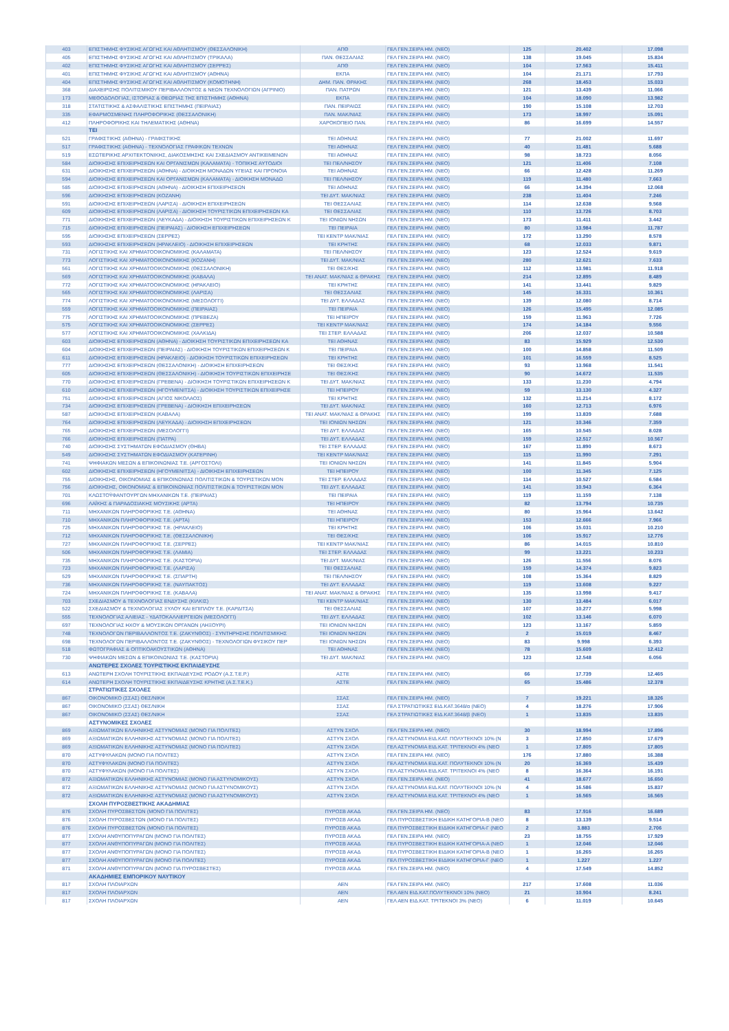| 403 | ΕΠΙΣΤΗΜΗΣ ΦΥΣΙΚΗΣ ΑΓΩΓΗΣ ΚΑΙ ΑΘΛΗΤΙΣΜΟΥ (ΘΕΣΣΑΛΟΝΙΚΗ) | ΑΠΘ | ΓΕΛ ΓΕΝ.ΣΕΙΡΑ ΗΜ. (ΝΕΟ) | 125 | 20.402 | 17.098 |
| 405 | ΕΠΙΣΤΗΜΗΣ ΦΥΣΙΚΗΣ ΑΓΩΓΗΣ ΚΑΙ ΑΘΛΗΤΙΣΜΟΥ (ΤΡΙΚΑΛΑ) | ΠΑΝ. ΘΕΣΣΑΛΙΑΣ | ΓΕΛ ΓΕΝ.ΣΕΙΡΑ ΗΜ. (ΝΕΟ) | 138 | 19.045 | 15.834 |
| 402 | ΕΠΙΣΤΗΜΗΣ ΦΥΣΙΚΗΣ ΑΓΩΓΗΣ ΚΑΙ ΑΘΛΗΤΙΣΜΟΥ (ΣΕΡΡΕΣ) | ΑΠΘ | ΓΕΛ ΓΕΝ.ΣΕΙΡΑ ΗΜ. (ΝΕΟ) | 104 | 17.563 | 15.411 |
| 401 | ΕΠΙΣΤΗΜΗΣ ΦΥΣΙΚΗΣ ΑΓΩΓΗΣ ΚΑΙ ΑΘΛΗΤΙΣΜΟΥ (ΑΘΗΝΑ) | ΕΚΠΑ | ΓΕΛ ΓΕΝ.ΣΕΙΡΑ ΗΜ. (ΝΕΟ) | 104 | 21.171 | 17.793 |
| 404 | ΕΠΙΣΤΗΜΗΣ ΦΥΣΙΚΗΣ ΑΓΩΓΗΣ ΚΑΙ ΑΘΛΗΤΙΣΜΟΥ (ΚΟΜΟΤΗΝΗ) | ΔΗΜ. ΠΑΝ. ΘΡΑΚΗΣ | ΓΕΛ ΓΕΝ.ΣΕΙΡΑ ΗΜ. (ΝΕΟ) | 268 | 18.453 | 15.033 |
| 368 | ΔΙΑΧΕΙΡΙΣΗΣ ΠΟΛΙΤΙΣΜΙΚΟΥ ΠΕΡΙΒΑΛΛΟΝΤΟΣ & ΝΕΩΝ ΤΕΧΝΟΛΟΓΙΩΝ (ΑΓΡΙΝΙΟ) | ΠΑΝ. ΠΑΤΡΩΝ | ΓΕΛ ΓΕΝ.ΣΕΙΡΑ ΗΜ. (ΝΕΟ) | 121 | 13.439 | 11.066 |
| 173 | ΜΕΘΟΔΟΛΟΓΙΑΣ, ΙΣΤΟΡΙΑΣ & ΘΕΩΡΙΑΣ ΤΗΣ ΕΠΙΣΤΗΜΗΣ (ΑΘΗΝΑ) | ΕΚΠΑ | ΓΕΛ ΓΕΝ.ΣΕΙΡΑ ΗΜ. (ΝΕΟ) | 104 | 18.090 | 13.982 |
| 318 | ΣΤΑΤΙΣΤΙΚΗΣ & ΑΣΦΑΛΙΣΤΙΚΗΣ ΕΠΙΣΤΗΜΗΣ (ΠΕΙΡΑΙΑΣ) | ΠΑΝ. ΠΕΙΡΑΙΩΣ | ΓΕΛ ΓΕΝ.ΣΕΙΡΑ ΗΜ. (ΝΕΟ) | 190 | 15.108 | 12.703 |
| 335 | ΕΦΑΡΜΟΣΜΕΝΗΣ ΠΛΗΡΟΦΟΡΙΚΗΣ (ΘΕΣΣΑΛΟΝΙΚΗ) | ΠΑΝ. ΜΑΚ/ΝΙΑΣ | ΓΕΛ ΓΕΝ.ΣΕΙΡΑ ΗΜ. (ΝΕΟ) | 173 | 18.997 | 15.091 |
| 412 | ΠΛΗΡΟΦΟΡΙΚΗΣ ΚΑΙ ΤΗΛΕΜΑΤΙΚΗΣ (ΑΘΗΝΑ) | ΧΑΡΟΚΟΠΕΙΟ ΠΑΝ. | ΓΕΛ ΓΕΝ.ΣΕΙΡΑ ΗΜ. (ΝΕΟ) | 86 | 16.699 | 14.557 |
| | ΤΕΙ | | | | | |
| 521 | ΓΡΑΦΙΣΤΙΚΗΣ (ΑΘΗΝΑ) - ΓΡΑΦΙΣΤΙΚΗΣ | ΤΕΙ ΑΘΗΝΑΣ | ΓΕΛ ΓΕΝ.ΣΕΙΡΑ ΗΜ. (ΝΕΟ) | 77 | 21.002 | 11.697 |
| 517 | ΓΡΑΦΙΣΤΙΚΗΣ (ΑΘΗΝΑ) - ΤΕΧΝΟΛΟΓΙΑΣ ΓΡΑΦΙΚΩΝ ΤΕΧΝΩΝ | ΤΕΙ ΑΘΗΝΑΣ | ΓΕΛ ΓΕΝ.ΣΕΙΡΑ ΗΜ. (ΝΕΟ) | 40 | 11.481 | 5.688 |
| 519 | ΕΣΩΤΕΡΙΚΗΣ ΑΡΧΙΤΕΚΤΟΝΙΚΗΣ, ΔΙΑΚΟΣΜΗΣΗΣ ΚΑΙ ΣΧΕΔΙΑΣΜΟΥ ΑΝΤΙΚΕΙΜΕΝΩΝ | ΤΕΙ ΑΘΗΝΑΣ | ΓΕΛ ΓΕΝ.ΣΕΙΡΑ ΗΜ. (ΝΕΟ) | 98 | 18.723 | 8.056 |
| 584 | ΔΙΟΙΚΗΣΗΣ ΕΠΙΧΕΙΡΗΣΕΩΝ ΚΑΙ ΟΡΓΑΝΙΣΜΩΝ (ΚΑΛΑΜΑΤΑ) - ΤΟΠΙΚΗΣ ΑΥΤΟΔΙΟΙ | ΤΕΙ ΠΕΛ/ΝΗΣΟΥ | ΓΕΛ ΓΕΝ.ΣΕΙΡΑ ΗΜ. (ΝΕΟ) | 121 | 11.406 | 7.108 |
| 631 | ΔΙΟΙΚΗΣΗΣ ΕΠΙΧΕΙΡΗΣΕΩΝ (ΑΘΗΝΑ) - ΔΙΟΙΚΗΣΗ ΜΟΝΑΔΩΝ ΥΓΕΙΑΣ ΚΑΙ ΠΡΟΝΟΙΑ | ΤΕΙ ΑΘΗΝΑΣ | ΓΕΛ ΓΕΝ.ΣΕΙΡΑ ΗΜ. (ΝΕΟ) | 66 | 12.428 | 11.269 |
| 594 | ΔΙΟΙΚΗΣΗΣ ΕΠΙΧΕΙΡΗΣΕΩΝ ΚΑΙ ΟΡΓΑΝΙΣΜΩΝ (ΚΑΛΑΜΑΤΑ) - ΔΙΟΙΚΗΣΗ ΜΟΝΑΔΩ | ΤΕΙ ΠΕΛ/ΝΗΣΟΥ | ΓΕΛ ΓΕΝ.ΣΕΙΡΑ ΗΜ. (ΝΕΟ) | 119 | 11.480 | 7.663 |
| 585 | ΔΙΟΙΚΗΣΗΣ ΕΠΙΧΕΙΡΗΣΕΩΝ (ΑΘΗΝΑ) - ΔΙΟΙΚΗΣΗ ΕΠΙΧΕΙΡΗΣΕΩΝ | ΤΕΙ ΑΘΗΝΑΣ | ΓΕΛ ΓΕΝ.ΣΕΙΡΑ ΗΜ. (ΝΕΟ) | 66 | 14.394 | 12.068 |
| 596 | ΔΙΟΙΚΗΣΗΣ ΕΠΙΧΕΙΡΗΣΕΩΝ (ΚΟΖΑΝΗ) | ΤΕΙ ΔΥΤ. ΜΑΚ/ΝΙΑΣ | ΓΕΛ ΓΕΝ.ΣΕΙΡΑ ΗΜ. (ΝΕΟ) | 238 | 11.404 | 7.246 |
| 591 | ΔΙΟΙΚΗΣΗΣ ΕΠΙΧΕΙΡΗΣΕΩΝ (ΛΑΡΙΣΑ) - ΔΙΟΙΚΗΣΗ ΕΠΙΧΕΙΡΗΣΕΩΝ | ΤΕΙ ΘΕΣΣΑΛΙΑΣ | ΓΕΛ ΓΕΝ.ΣΕΙΡΑ ΗΜ. (ΝΕΟ) | 114 | 12.638 | 9.568 |
| 609 | ΔΙΟΙΚΗΣΗΣ ΕΠΙΧΕΙΡΗΣΕΩΝ (ΛΑΡΙΣΑ) - ΔΙΟΙΚΗΣΗ ΤΟΥΡΙΣΤΙΚΩΝ ΕΠΙΧΕΙΡΗΣΕΩΝ ΚΑ | ΤΕΙ ΘΕΣΣΑΛΙΑΣ | ΓΕΛ ΓΕΝ.ΣΕΙΡΑ ΗΜ. (ΝΕΟ) | 110 | 13.726 | 8.703 |
| 771 | ΔΙΟΙΚΗΣΗΣ ΕΠΙΧΕΙΡΗΣΕΩΝ (ΛΕΥΚΑΔΑ) - ΔΙΟΙΚΗΣΗ ΤΟΥΡΙΣΤΙΚΩΝ ΕΠΙΧΕΙΡΗΣΕΩΝ Κ | ΤΕΙ ΙΟΝΙΩΝ ΝΗΣΩΝ | ΓΕΛ ΓΕΝ.ΣΕΙΡΑ ΗΜ. (ΝΕΟ) | 173 | 11.411 | 3.442 |
| 715 | ΔΙΟΙΚΗΣΗΣ ΕΠΙΧΕΙΡΗΣΕΩΝ (ΠΕΙΡΑΙΑΣ) - ΔΙΟΙΚΗΣΗ ΕΠΙΧΕΙΡΗΣΕΩΝ | ΤΕΙ ΠΕΙΡΑΙΑ | ΓΕΛ ΓΕΝ.ΣΕΙΡΑ ΗΜ. (ΝΕΟ) | 80 | 13.984 | 11.787 |
| 595 | ΔΙΟΙΚΗΣΗΣ ΕΠΙΧΕΙΡΗΣΕΩΝ (ΣΕΡΡΕΣ) | ΤΕΙ ΚΕΝΤΡ ΜΑΚ/ΝΙΑΣ | ΓΕΛ ΓΕΝ.ΣΕΙΡΑ ΗΜ. (ΝΕΟ) | 172 | 13.290 | 8.578 |
| 593 | ΔΙΟΙΚΗΣΗΣ ΕΠΙΧΕΙΡΗΣΕΩΝ (ΗΡΑΚΛΕΙΟ) - ΔΙΟΙΚΗΣΗ ΕΠΙΧΕΙΡΗΣΕΩΝ | ΤΕΙ ΚΡΗΤΗΣ | ΓΕΛ ΓΕΝ.ΣΕΙΡΑ ΗΜ. (ΝΕΟ) | 68 | 12.033 | 9.871 |
| 731 | ΛΟΓΙΣΤΙΚΗΣ ΚΑΙ ΧΡΗΜΑΤΟΟΙΚΟΝΟΜΙΚΗΣ (ΚΑΛΑΜΑΤΑ) | ΤΕΙ ΠΕΛ/ΝΗΣΟΥ | ΓΕΛ ΓΕΝ.ΣΕΙΡΑ ΗΜ. (ΝΕΟ) | 123 | 12.524 | 9.619 |
| 773 | ΛΟΓΙΣΤΙΚΗΣ ΚΑΙ ΧΡΗΜΑΤΟΟΙΚΟΝΟΜΙΚΗΣ (ΚΟΖΑΝΗ) | ΤΕΙ ΔΥΤ. ΜΑΚ/ΝΙΑΣ | ΓΕΛ ΓΕΝ.ΣΕΙΡΑ ΗΜ. (ΝΕΟ) | 280 | 12.621 | 7.633 |
| 561 | ΛΟΓΙΣΤΙΚΗΣ ΚΑΙ ΧΡΗΜΑΤΟΟΙΚΟΝΟΜΙΚΗΣ (ΘΕΣΣΑΛΟΝΙΚΗ) | ΤΕΙ ΘΕΣ/ΚΗΣ | ΓΕΛ ΓΕΝ.ΣΕΙΡΑ ΗΜ. (ΝΕΟ) | 112 | 13.981 | 11.918 |
| 569 | ΛΟΓΙΣΤΙΚΗΣ ΚΑΙ ΧΡΗΜΑΤΟΟΙΚΟΝΟΜΙΚΗΣ (ΚΑΒΑΛΑ) | ΤΕΙ ΑΝΑΤ. ΜΑΚ/ΝΙΑΣ & ΘΡΑΚΗΣ | ΓΕΛ ΓΕΝ.ΣΕΙΡΑ ΗΜ. (ΝΕΟ) | 214 | 12.895 | 8.489 |
| 772 | ΛΟΓΙΣΤΙΚΗΣ ΚΑΙ ΧΡΗΜΑΤΟΟΙΚΟΝΟΜΙΚΗΣ (ΗΡΑΚΛΕΙΟ) | ΤΕΙ ΚΡΗΤΗΣ | ΓΕΛ ΓΕΝ.ΣΕΙΡΑ ΗΜ. (ΝΕΟ) | 141 | 13.441 | 9.829 |
| 565 | ΛΟΓΙΣΤΙΚΗΣ ΚΑΙ ΧΡΗΜΑΤΟΟΙΚΟΝΟΜΙΚΗΣ (ΛΑΡΙΣΑ) | ΤΕΙ ΘΕΣΣΑΛΙΑΣ | ΓΕΛ ΓΕΝ.ΣΕΙΡΑ ΗΜ. (ΝΕΟ) | 145 | 16.331 | 10.361 |
| 774 | ΛΟΓΙΣΤΙΚΗΣ ΚΑΙ ΧΡΗΜΑΤΟΟΙΚΟΝΟΜΙΚΗΣ (ΜΕΣΟΛΟΓΓΙ) | ΤΕΙ ΔΥΤ. ΕΛΛΑΔΑΣ | ΓΕΛ ΓΕΝ.ΣΕΙΡΑ ΗΜ. (ΝΕΟ) | 139 | 12.080 | 8.714 |
| 559 | ΛΟΓΙΣΤΙΚΗΣ ΚΑΙ ΧΡΗΜΑΤΟΟΙΚΟΝΟΜΙΚΗΣ (ΠΕΙΡΑΙΑΣ) | ΤΕΙ ΠΕΙΡΑΙΑ | ΓΕΛ ΓΕΝ.ΣΕΙΡΑ ΗΜ. (ΝΕΟ) | 126 | 15.495 | 12.085 |
| 775 | ΛΟΓΙΣΤΙΚΗΣ ΚΑΙ ΧΡΗΜΑΤΟΟΙΚΟΝΟΜΙΚΗΣ (ΠΡΕΒΕΖΑ) | ΤΕΙ ΗΠΕΙΡΟΥ | ΓΕΛ ΓΕΝ.ΣΕΙΡΑ ΗΜ. (ΝΕΟ) | 159 | 11.963 | 7.726 |
| 575 | ΛΟΓΙΣΤΙΚΗΣ ΚΑΙ ΧΡΗΜΑΤΟΟΙΚΟΝΟΜΙΚΗΣ (ΣΕΡΡΕΣ) | ΤΕΙ ΚΕΝΤΡ ΜΑΚ/ΝΙΑΣ | ΓΕΛ ΓΕΝ.ΣΕΙΡΑ ΗΜ. (ΝΕΟ) | 174 | 14.184 | 9.556 |
| 577 | ΛΟΓΙΣΤΙΚΗΣ ΚΑΙ ΧΡΗΜΑΤΟΟΙΚΟΝΟΜΙΚΗΣ (ΧΑΛΚΙΔΑ) | ΤΕΙ ΣΤΕΡ. ΕΛΛΑΔΑΣ | ΓΕΛ ΓΕΝ.ΣΕΙΡΑ ΗΜ. (ΝΕΟ) | 206 | 12.037 | 10.588 |
| 603 | ΔΙΟΙΚΗΣΗΣ ΕΠΙΧΕΙΡΗΣΕΩΝ (ΑΘΗΝΑ) - ΔΙΟΙΚΗΣΗ ΤΟΥΡΙΣΤΙΚΩΝ ΕΠΙΧΕΙΡΗΣΕΩΝ ΚΑ | ΤΕΙ ΑΘΗΝΑΣ | ΓΕΛ ΓΕΝ.ΣΕΙΡΑ ΗΜ. (ΝΕΟ) | 83 | 15.929 | 12.530 |
| 604 | ΔΙΟΙΚΗΣΗΣ ΕΠΙΧΕΙΡΗΣΕΩΝ (ΠΕΙΡΑΙΑΣ) - ΔΙΟΙΚΗΣΗ ΤΟΥΡΙΣΤΙΚΩΝ ΕΠΙΧΕΙΡΗΣΕΩΝ Κ | ΤΕΙ ΠΕΙΡΑΙΑ | ΓΕΛ ΓΕΝ.ΣΕΙΡΑ ΗΜ. (ΝΕΟ) | 100 | 14.858 | 11.509 |
| 611 | ΔΙΟΙΚΗΣΗΣ ΕΠΙΧΕΙΡΗΣΕΩΝ (ΗΡΑΚΛΕΙΟ) - ΔΙΟΙΚΗΣΗ ΤΟΥΡΙΣΤΙΚΩΝ ΕΠΙΧΕΙΡΗΣΕΩΝ | ΤΕΙ ΚΡΗΤΗΣ | ΓΕΛ ΓΕΝ.ΣΕΙΡΑ ΗΜ. (ΝΕΟ) | 101 | 16.559 | 8.525 |
| 777 | ΔΙΟΙΚΗΣΗΣ ΕΠΙΧΕΙΡΗΣΕΩΝ (ΘΕΣΣΑΛΟΝΙΚΗ) - ΔΙΟΙΚΗΣΗ ΕΠΙΧΕΙΡΗΣΕΩΝ | ΤΕΙ ΘΕΣ/ΚΗΣ | ΓΕΛ ΓΕΝ.ΣΕΙΡΑ ΗΜ. (ΝΕΟ) | 93 | 13.968 | 11.541 |
| 605 | ΔΙΟΙΚΗΣΗΣ ΕΠΙΧΕΙΡΗΣΕΩΝ (ΘΕΣΣΑΛΟΝΙΚΗ) - ΔΙΟΙΚΗΣΗ ΤΟΥΡΙΣΤΙΚΩΝ ΕΠΙΧΕΙΡΗΣΕ | ΤΕΙ ΘΕΣ/ΚΗΣ | ΓΕΛ ΓΕΝ.ΣΕΙΡΑ ΗΜ. (ΝΕΟ) | 90 | 14.672 | 11.535 |
| 770 | ΔΙΟΙΚΗΣΗΣ ΕΠΙΧΕΙΡΗΣΕΩΝ (ΓΡΕΒΕΝΑ) - ΔΙΟΙΚΗΣΗ ΤΟΥΡΙΣΤΙΚΩΝ ΕΠΙΧΕΙΡΗΣΕΩΝ Κ | ΤΕΙ ΔΥΤ. ΜΑΚ/ΝΙΑΣ | ΓΕΛ ΓΕΝ.ΣΕΙΡΑ ΗΜ. (ΝΕΟ) | 133 | 11.230 | 4.794 |
| 610 | ΔΙΟΙΚΗΣΗΣ ΕΠΙΧΕΙΡΗΣΕΩΝ (ΗΓΟΥΜΕΝΙΤΣΑ) - ΔΙΟΙΚΗΣΗ ΤΟΥΡΙΣΤΙΚΩΝ ΕΠΙΧΕΙΡΗΣΕ | ΤΕΙ ΗΠΕΙΡΟΥ | ΓΕΛ ΓΕΝ.ΣΕΙΡΑ ΗΜ. (ΝΕΟ) | 59 | 13.130 | 4.327 |
| 751 | ΔΙΟΙΚΗΣΗΣ ΕΠΙΧΕΙΡΗΣΕΩΝ (ΑΓΙΟΣ ΝΙΚΟΛΑΟΣ) | ΤΕΙ ΚΡΗΤΗΣ | ΓΕΛ ΓΕΝ.ΣΕΙΡΑ ΗΜ. (ΝΕΟ) | 132 | 11.214 | 8.172 |
| 734 | ΔΙΟΙΚΗΣΗΣ ΕΠΙΧΕΙΡΗΣΕΩΝ (ΓΡΕΒΕΝΑ) - ΔΙΟΙΚΗΣΗ ΕΠΙΧΕΙΡΗΣΕΩΝ | ΤΕΙ ΔΥΤ. ΜΑΚ/ΝΙΑΣ | ΓΕΛ ΓΕΝ.ΣΕΙΡΑ ΗΜ. (ΝΕΟ) | 160 | 12.713 | 6.976 |
| 587 | ΔΙΟΙΚΗΣΗΣ ΕΠΙΧΕΙΡΗΣΕΩΝ (ΚΑΒΑΛΑ) | ΤΕΙ ΑΝΑΤ. ΜΑΚ/ΝΙΑΣ & ΘΡΑΚΗΣ | ΓΕΛ ΓΕΝ.ΣΕΙΡΑ ΗΜ. (ΝΕΟ) | 199 | 13.839 | 7.688 |
| 764 | ΔΙΟΙΚΗΣΗΣ ΕΠΙΧΕΙΡΗΣΕΩΝ (ΛΕΥΚΑΔΑ) - ΔΙΟΙΚΗΣΗ ΕΠΙΧΕΙΡΗΣΕΩΝ | ΤΕΙ ΙΟΝΙΩΝ ΝΗΣΩΝ | ΓΕΛ ΓΕΝ.ΣΕΙΡΑ ΗΜ. (ΝΕΟ) | 121 | 10.346 | 7.359 |
| 765 | ΔΙΟΙΚΗΣΗΣ ΕΠΙΧΕΙΡΗΣΕΩΝ (ΜΕΣΟΛΟΓΓΙ) | ΤΕΙ ΔΥΤ. ΕΛΛΑΔΑΣ | ΓΕΛ ΓΕΝ.ΣΕΙΡΑ ΗΜ. (ΝΕΟ) | 165 | 10.545 | 8.028 |
| 766 | ΔΙΟΙΚΗΣΗΣ ΕΠΙΧΕΙΡΗΣΕΩΝ (ΠΑΤΡΑ) | ΤΕΙ ΔΥΤ. ΕΛΛΑΔΑΣ | ΓΕΛ ΓΕΝ.ΣΕΙΡΑ ΗΜ. (ΝΕΟ) | 159 | 12.517 | 10.567 |
| 740 | ΔΙΟΙΚΗΣΗΣ ΣΥΣΤΗΜΑΤΩΝ ΕΦΟΔΙΑΣΜΟΥ (ΘΗΒΑ) | ΤΕΙ ΣΤΕΡ. ΕΛΛΑΔΑΣ | ΓΕΛ ΓΕΝ.ΣΕΙΡΑ ΗΜ. (ΝΕΟ) | 167 | 11.890 | 8.673 |
| 549 | ΔΙΟΙΚΗΣΗΣ ΣΥΣΤΗΜΑΤΩΝ ΕΦΟΔΙΑΣΜΟΥ (ΚΑΤΕΡΙΝΗ) | ΤΕΙ ΚΕΝΤΡ ΜΑΚ/ΝΙΑΣ | ΓΕΛ ΓΕΝ.ΣΕΙΡΑ ΗΜ. (ΝΕΟ) | 115 | 11.990 | 7.291 |
| 741 | ΨΗΦΙΑΚΩΝ ΜΕΣΩΝ & ΕΠΙΚΟΙΝΩΝΙΑΣ Τ.Ε. (ΑΡΓΟΣΤΟΛΙ) | ΤΕΙ ΙΟΝΙΩΝ ΝΗΣΩΝ | ΓΕΛ ΓΕΝ.ΣΕΙΡΑ ΗΜ. (ΝΕΟ) | 141 | 11.845 | 5.904 |
| 602 | ΔΙΟΙΚΗΣΗΣ ΕΠΙΧΕΙΡΗΣΕΩΝ (ΗΓΟΥΜΕΝΙΤΣΑ) - ΔΙΟΙΚΗΣΗ ΕΠΙΧΕΙΡΗΣΕΩΝ | ΤΕΙ ΗΠΕΙΡΟΥ | ΓΕΛ ΓΕΝ.ΣΕΙΡΑ ΗΜ. (ΝΕΟ) | 100 | 11.345 | 7.125 |
| 755 | ΔΙΟΙΚΗΣΗΣ, ΟΙΚΟΝΟΜΙΑΣ & ΕΠΙΚΟΙΝΩΝΙΑΣ ΠΟΛΙΤΙΣΤΙΚΩΝ & ΤΟΥΡΙΣΤΙΚΩΝ ΜΟΝ | ΤΕΙ ΣΤΕΡ. ΕΛΛΑΔΑΣ | ΓΕΛ ΓΕΝ.ΣΕΙΡΑ ΗΜ. (ΝΕΟ) | 114 | 10.527 | 6.584 |
| 756 | ΔΙΟΙΚΗΣΗΣ, ΟΙΚΟΝΟΜΙΑΣ & ΕΠΙΚΟΙΝΩΝΙΑΣ ΠΟΛΙΤΙΣΤΙΚΩΝ & ΤΟΥΡΙΣΤΙΚΩΝ ΜΟΝ | ΤΕΙ ΔΥΤ. ΕΛΛΑΔΑΣ | ΓΕΛ ΓΕΝ.ΣΕΙΡΑ ΗΜ. (ΝΕΟ) | 141 | 10.943 | 6.364 |
| 701 | ΚΛΩΣΤΟΫΦΑΝΤΟΥΡΓΩΝ ΜΗΧΑΝΙΚΩΝ Τ.Ε. (ΠΕΙΡΑΙΑΣ) | ΤΕΙ ΠΕΙΡΑΙΑ | ΓΕΛ ΓΕΝ.ΣΕΙΡΑ ΗΜ. (ΝΕΟ) | 119 | 11.159 | 7.138 |
| 696 | ΛΑΪΚΗΣ & ΠΑΡΑΔΟΣΙΑΚΗΣ ΜΟΥΣΙΚΗΣ (ΑΡΤΑ) | ΤΕΙ ΗΠΕΙΡΟΥ | ΓΕΛ ΓΕΝ.ΣΕΙΡΑ ΗΜ. (ΝΕΟ) | 82 | 13.794 | 10.735 |
| 711 | ΜΗΧΑΝΙΚΩΝ ΠΛΗΡΟΦΟΡΙΚΗΣ Τ.Ε. (ΑΘΗΝΑ) | ΤΕΙ ΑΘΗΝΑΣ | ΓΕΛ ΓΕΝ.ΣΕΙΡΑ ΗΜ. (ΝΕΟ) | 80 | 15.964 | 13.642 |
| 710 | ΜΗΧΑΝΙΚΩΝ ΠΛΗΡΟΦΟΡΙΚΗΣ Τ.Ε. (ΑΡΤΑ) | ΤΕΙ ΗΠΕΙΡΟΥ | ΓΕΛ ΓΕΝ.ΣΕΙΡΑ ΗΜ. (ΝΕΟ) | 153 | 12.666 | 7.966 |
| 725 | ΜΗΧΑΝΙΚΩΝ ΠΛΗΡΟΦΟΡΙΚΗΣ Τ.Ε. (ΗΡΑΚΛΕΙΟ) | ΤΕΙ ΚΡΗΤΗΣ | ΓΕΛ ΓΕΝ.ΣΕΙΡΑ ΗΜ. (ΝΕΟ) | 106 | 15.031 | 10.210 |
| 712 | ΜΗΧΑΝΙΚΩΝ ΠΛΗΡΟΦΟΡΙΚΗΣ Τ.Ε. (ΘΕΣΣΑΛΟΝΙΚΗ) | ΤΕΙ ΘΕΣ/ΚΗΣ | ΓΕΛ ΓΕΝ.ΣΕΙΡΑ ΗΜ. (ΝΕΟ) | 106 | 15.917 | 12.776 |
| 727 | ΜΗΧΑΝΙΚΩΝ ΠΛΗΡΟΦΟΡΙΚΗΣ Τ.Ε. (ΣΕΡΡΕΣ) | ΤΕΙ ΚΕΝΤΡ ΜΑΚ/ΝΙΑΣ | ΓΕΛ ΓΕΝ.ΣΕΙΡΑ ΗΜ. (ΝΕΟ) | 86 | 14.015 | 10.810 |
| 506 | ΜΗΧΑΝΙΚΩΝ ΠΛΗΡΟΦΟΡΙΚΗΣ Τ.Ε. (ΛΑΜΙΑ) | ΤΕΙ ΣΤΕΡ. ΕΛΛΑΔΑΣ | ΓΕΛ ΓΕΝ.ΣΕΙΡΑ ΗΜ. (ΝΕΟ) | 99 | 13.221 | 10.233 |
| 735 | ΜΗΧΑΝΙΚΩΝ ΠΛΗΡΟΦΟΡΙΚΗΣ Τ.Ε. (ΚΑΣΤΟΡΙΑ) | ΤΕΙ ΔΥΤ. ΜΑΚ/ΝΙΑΣ | ΓΕΛ ΓΕΝ.ΣΕΙΡΑ ΗΜ. (ΝΕΟ) | 126 | 11.556 | 8.076 |
| 723 | ΜΗΧΑΝΙΚΩΝ ΠΛΗΡΟΦΟΡΙΚΗΣ Τ.Ε. (ΛΑΡΙΣΑ) | ΤΕΙ ΘΕΣΣΑΛΙΑΣ | ΓΕΛ ΓΕΝ.ΣΕΙΡΑ ΗΜ. (ΝΕΟ) | 159 | 14.374 | 9.823 |
| 529 | ΜΗΧΑΝΙΚΩΝ ΠΛΗΡΟΦΟΡΙΚΗΣ Τ.Ε. (ΣΠΑΡΤΗ) | ΤΕΙ ΠΕΛ/ΝΗΣΟΥ | ΓΕΛ ΓΕΝ.ΣΕΙΡΑ ΗΜ. (ΝΕΟ) | 108 | 15.364 | 8.829 |
| 736 | ΜΗΧΑΝΙΚΩΝ ΠΛΗΡΟΦΟΡΙΚΗΣ Τ.Ε. (ΝΑΥΠΑΚΤΟΣ) | ΤΕΙ ΔΥΤ. ΕΛΛΑΔΑΣ | ΓΕΛ ΓΕΝ.ΣΕΙΡΑ ΗΜ. (ΝΕΟ) | 119 | 13.608 | 9.227 |
| 724 | ΜΗΧΑΝΙΚΩΝ ΠΛΗΡΟΦΟΡΙΚΗΣ Τ.Ε. (ΚΑΒΑΛΑ) | ΤΕΙ ΑΝΑΤ. ΜΑΚ/ΝΙΑΣ & ΘΡΑΚΗΣ | ΓΕΛ ΓΕΝ.ΣΕΙΡΑ ΗΜ. (ΝΕΟ) | 135 | 13.998 | 9.417 |
| 703 | ΣΧΕΔΙΑΣΜΟΥ & ΤΕΧΝΟΛΟΓΙΑΣ ΕΝΔΥΣΗΣ (ΚΙΛΚΙΣ) | ΤΕΙ ΚΕΝΤΡ ΜΑΚ/ΝΙΑΣ | ΓΕΛ ΓΕΝ.ΣΕΙΡΑ ΗΜ. (ΝΕΟ) | 130 | 13.484 | 6.017 |
| 522 | ΣΧΕΔΙΑΣΜΟΥ & ΤΕΧΝΟΛΟΓΙΑΣ ΞΥΛΟΥ ΚΑΙ ΕΠΙΠΛΟΥ Τ.Ε. (ΚΑΡΔΙΤΣΑ) | ΤΕΙ ΘΕΣΣΑΛΙΑΣ | ΓΕΛ ΓΕΝ.ΣΕΙΡΑ ΗΜ. (ΝΕΟ) | 107 | 10.277 | 5.998 |
| 555 | ΤΕΧΝΟΛΟΓΙΑΣ ΑΛΙΕΙΑΣ - ΥΔΑΤΟΚΑΛΛΙΕΡΓΕΙΩΝ (ΜΕΣΟΛΟΓΓΙ) | ΤΕΙ ΔΥΤ. ΕΛΛΑΔΑΣ | ΓΕΛ ΓΕΝ.ΣΕΙΡΑ ΗΜ. (ΝΕΟ) | 102 | 13.146 | 6.070 |
| 697 | ΤΕΧΝΟΛΟΓΙΑΣ ΗΧΟΥ & ΜΟΥΣΙΚΩΝ ΟΡΓΑΝΩΝ (ΛΗΞΟΥΡΙ) | ΤΕΙ ΙΟΝΙΩΝ ΝΗΣΩΝ | ΓΕΛ ΓΕΝ.ΣΕΙΡΑ ΗΜ. (ΝΕΟ) | 123 | 13.167 | 5.859 |
| 748 | ΤΕΧΝΟΛΟΓΩΝ ΠΕΡΙΒΑΛΛΟΝΤΟΣ Τ.Ε. (ΖΑΚΥΝΘΟΣ) - ΣΥΝΤΗΡΗΣΗΣ ΠΟΛΙΤΙΣΜΙΚΗΣ | ΤΕΙ ΙΟΝΙΩΝ ΝΗΣΩΝ | ΓΕΛ ΓΕΝ.ΣΕΙΡΑ ΗΜ. (ΝΕΟ) | 2 | 15.019 | 8.467 |
| 698 | ΤΕΧΝΟΛΟΓΩΝ ΠΕΡΙΒΑΛΛΟΝΤΟΣ Τ.Ε. (ΖΑΚΥΝΘΟΣ) - ΤΕΧΝΟΛΟΓΙΩΝ ΦΥΣΙΚΟΥ ΠΕΡ | ΤΕΙ ΙΟΝΙΩΝ ΝΗΣΩΝ | ΓΕΛ ΓΕΝ.ΣΕΙΡΑ ΗΜ. (ΝΕΟ) | 83 | 9.998 | 6.393 |
| 518 | ΦΩΤΟΓΡΑΦΙΑΣ & ΟΠΤΙΚΟΑΚΟΥΣΤΙΚΩΝ (ΑΘΗΝΑ) | ΤΕΙ ΑΘΗΝΑΣ | ΓΕΛ ΓΕΝ.ΣΕΙΡΑ ΗΜ. (ΝΕΟ) | 78 | 15.609 | 12.412 |
| 730 | ΨΗΦΙΑΚΩΝ ΜΕΣΩΝ & ΕΠΙΚΟΙΝΩΝΙΑΣ Τ.Ε. (ΚΑΣΤΟΡΙΑ) | ΤΕΙ ΔΥΤ. ΜΑΚ/ΝΙΑΣ | ΓΕΛ ΓΕΝ.ΣΕΙΡΑ ΗΜ. (ΝΕΟ) | 123 | 12.548 | 6.056 |
| | ΑΝΩΤΕΡΕΣ ΣΧΟΛΕΣ ΤΟΥΡΙΣΤΙΚΗΣ ΕΚΠΑΙΔΕΥΣΗΣ | | | | | |
| 613 | ΑΝΩΤΕΡΗ ΣΧΟΛΗ ΤΟΥΡΙΣΤΙΚΗΣ ΕΚΠΑΙΔΕΥΣΗΣ ΡΟΔΟΥ (Α.Σ.Τ.Ε.Ρ.) | ΑΣΤΕ | ΓΕΛ ΓΕΝ.ΣΕΙΡΑ ΗΜ. (ΝΕΟ) | 66 | 17.739 | 12.465 |
| 614 | ΑΝΩΤΕΡΗ ΣΧΟΛΗ ΤΟΥΡΙΣΤΙΚΗΣ ΕΚΠΑΙΔΕΥΣΗΣ ΚΡΗΤΗΣ (Α.Σ.Τ.Ε.Κ.) | ΑΣΤΕ | ΓΕΛ ΓΕΝ.ΣΕΙΡΑ ΗΜ. (ΝΕΟ) | 65 | 15.486 | 12.378 |
| | ΣΤΡΑΤΙΩΤΙΚΕΣ ΣΧΟΛΕΣ | | | | | |
| 867 | ΟΙΚΟΝΟΜΙΚΟ (ΣΣΑΣ) ΘΕΣ/ΝΙΚΗ | ΣΣΑΣ | ΓΕΛ ΓΕΝ.ΣΕΙΡΑ ΗΜ. (ΝΕΟ) | 7 | 19.221 | 18.326 |
| 867 | ΟΙΚΟΝΟΜΙΚΟ (ΣΣΑΣ) ΘΕΣ/ΝΙΚΗ | ΣΣΑΣ | ΓΕΛ ΣΤΡΑΤΙΩΤΙΚΕΣ ΕΙΔ.ΚΑΤ.3648/α (ΝΕΟ) | 4 | 18.276 | 17.906 |
| 867 | ΟΙΚΟΝΟΜΙΚΟ (ΣΣΑΣ) ΘΕΣ/ΝΙΚΗ | ΣΣΑΣ | ΓΕΛ ΣΤΡΑΤΙΩΤΙΚΕΣ ΕΙΔ.ΚΑΤ.3648/β (ΝΕΟ) | 1 | 13.835 | 13.835 |
| | ΑΣΤΥΝΟΜΙΚΕΣ ΣΧΟΛΕΣ | | | | | |
| 869 | ΑΞΙΩΜΑΤΙΚΩΝ ΕΛΛΗΝΙΚΗΣ ΑΣΤΥΝΟΜΙΑΣ (ΜΟΝΟ ΓΙΑ ΠΟΛΙΤΕΣ) | ΑΣΤΥΝ ΣΧΟΛ | ΓΕΛ ΓΕΝ.ΣΕΙΡΑ ΗΜ. (ΝΕΟ) | 30 | 18.994 | 17.896 |
| 869 | ΑΞΙΩΜΑΤΙΚΩΝ ΕΛΛΗΝΙΚΗΣ ΑΣΤΥΝΟΜΙΑΣ (ΜΟΝΟ ΓΙΑ ΠΟΛΙΤΕΣ) | ΑΣΤΥΝ ΣΧΟΛ | ΓΕΛ ΑΣΤΥΝΟΜΙΑ ΕΙΔ.ΚΑΤ. ΠΟΛΥΤΕΚΝΟΙ 10% (Ν | 3 | 17.850 | 17.679 |
| 869 | ΑΞΙΩΜΑΤΙΚΩΝ ΕΛΛΗΝΙΚΗΣ ΑΣΤΥΝΟΜΙΑΣ (ΜΟΝΟ ΓΙΑ ΠΟΛΙΤΕΣ) | ΑΣΤΥΝ ΣΧΟΛ | ΓΕΛ ΑΣΤΥΝΟΜΙΑ ΕΙΔ.ΚΑΤ. ΤΡΙΤΕΚΝΟΙ 4% (ΝΕΟ | 1 | 17.805 | 17.805 |
| 870 | ΑΣΤΥΦΥΛΑΚΩΝ (ΜΟΝΟ ΓΙΑ ΠΟΛΙΤΕΣ) | ΑΣΤΥΝ ΣΧΟΛ | ΓΕΛ ΓΕΝ.ΣΕΙΡΑ ΗΜ. (ΝΕΟ) | 176 | 17.880 | 16.388 |
| 870 | ΑΣΤΥΦΥΛΑΚΩΝ (ΜΟΝΟ ΓΙΑ ΠΟΛΙΤΕΣ) | ΑΣΤΥΝ ΣΧΟΛ | ΓΕΛ ΑΣΤΥΝΟΜΙΑ ΕΙΔ.ΚΑΤ. ΠΟΛΥΤΕΚΝΟΙ 10% (Ν | 20 | 16.369 | 15.439 |
| 870 | ΑΣΤΥΦΥΛΑΚΩΝ (ΜΟΝΟ ΓΙΑ ΠΟΛΙΤΕΣ) | ΑΣΤΥΝ ΣΧΟΛ | ΓΕΛ ΑΣΤΥΝΟΜΙΑ ΕΙΔ.ΚΑΤ. ΤΡΙΤΕΚΝΟΙ 4% (ΝΕΟ | 8 | 16.364 | 16.191 |
| 872 | ΑΞΙΩΜΑΤΙΚΩΝ ΕΛΛΗΝΙΚΗΣ ΑΣΤΥΝΟΜΙΑΣ (ΜΟΝΟ ΓΙΑ ΑΣΤΥΝΟΜΙΚΟΥΣ) | ΑΣΤΥΝ ΣΧΟΛ | ΓΕΛ ΓΕΝ.ΣΕΙΡΑ ΗΜ. (ΝΕΟ) | 41 | 18.677 | 16.650 |
| 872 | ΑΞΙΩΜΑΤΙΚΩΝ ΕΛΛΗΝΙΚΗΣ ΑΣΤΥΝΟΜΙΑΣ (ΜΟΝΟ ΓΙΑ ΑΣΤΥΝΟΜΙΚΟΥΣ) | ΑΣΤΥΝ ΣΧΟΛ | ΓΕΛ ΑΣΤΥΝΟΜΙΑ ΕΙΔ.ΚΑΤ. ΠΟΛΥΤΕΚΝΟΙ 10% (Ν | 4 | 16.586 | 15.837 |
| 872 | ΑΞΙΩΜΑΤΙΚΩΝ ΕΛΛΗΝΙΚΗΣ ΑΣΤΥΝΟΜΙΑΣ (ΜΟΝΟ ΓΙΑ ΑΣΤΥΝΟΜΙΚΟΥΣ) | ΑΣΤΥΝ ΣΧΟΛ | ΓΕΛ ΑΣΤΥΝΟΜΙΑ ΕΙΔ.ΚΑΤ. ΤΡΙΤΕΚΝΟΙ 4% (ΝΕΟ | 1 | 16.565 | 16.565 |
| | ΣΧΟΛΗ ΠΥΡΟΣΒΕΣΤΙΚΗΣ ΑΚΑΔΗΜΙΑΣ | | | | | |
| 876 | ΣΧΟΛΗ ΠΥΡΟΣΒΕΣΤΩΝ (ΜΟΝΟ ΓΙΑ ΠΟΛΙΤΕΣ) | ΠΥΡΟΣΒ ΑΚΑΔ | ΓΕΛ ΓΕΝ.ΣΕΙΡΑ ΗΜ. (ΝΕΟ) | 83 | 17.916 | 16.689 |
| 876 | ΣΧΟΛΗ ΠΥΡΟΣΒΕΣΤΩΝ (ΜΟΝΟ ΓΙΑ ΠΟΛΙΤΕΣ) | ΠΥΡΟΣΒ ΑΚΑΔ | ΓΕΛ ΠΥΡΟΣΒΕΣΤΙΚΗ ΕΙΔΙΚΗ ΚΑΤΗΓΟΡΙΑ-Β (ΝΕΟ | 8 | 13.139 | 9.514 |
| 876 | ΣΧΟΛΗ ΠΥΡΟΣΒΕΣΤΩΝ (ΜΟΝΟ ΓΙΑ ΠΟΛΙΤΕΣ) | ΠΥΡΟΣΒ ΑΚΑΔ | ΓΕΛ ΠΥΡΟΣΒΕΣΤΙΚΗ ΕΙΔΙΚΗ ΚΑΤΗΓΟΡΙΑ-Γ (ΝΕΟ | 2 | 3.883 | 2.706 |
| 877 | ΣΧΟΛΗ ΑΝΘΥΠΟΠΥΡΑΓΩΝ (ΜΟΝΟ ΓΙΑ ΠΟΛΙΤΕΣ) | ΠΥΡΟΣΒ ΑΚΑΔ | ΓΕΛ ΓΕΝ.ΣΕΙΡΑ ΗΜ. (ΝΕΟ) | 23 | 18.755 | 17.929 |
| 877 | ΣΧΟΛΗ ΑΝΘΥΠΟΠΥΡΑΓΩΝ (ΜΟΝΟ ΓΙΑ ΠΟΛΙΤΕΣ) | ΠΥΡΟΣΒ ΑΚΑΔ | ΓΕΛ ΠΥΡΟΣΒΕΣΤΙΚΗ ΕΙΔΙΚΗ ΚΑΤΗΓΟΡΙΑ-Α (ΝΕΟ | 1 | 12.046 | 12.046 |
| 877 | ΣΧΟΛΗ ΑΝΘΥΠΟΠΥΡΑΓΩΝ (ΜΟΝΟ ΓΙΑ ΠΟΛΙΤΕΣ) | ΠΥΡΟΣΒ ΑΚΑΔ | ΓΕΛ ΠΥΡΟΣΒΕΣΤΙΚΗ ΕΙΔΙΚΗ ΚΑΤΗΓΟΡΙΑ-Β (ΝΕΟ | 1 | 16.265 | 16.265 |
| 877 | ΣΧΟΛΗ ΑΝΘΥΠΟΠΥΡΑΓΩΝ (ΜΟΝΟ ΓΙΑ ΠΟΛΙΤΕΣ) | ΠΥΡΟΣΒ ΑΚΑΔ | ΓΕΛ ΠΥΡΟΣΒΕΣΤΙΚΗ ΕΙΔΙΚΗ ΚΑΤΗΓΟΡΙΑ-Γ (ΝΕΟ | 1 | 1.227 | 1.227 |
| 871 | ΣΧΟΛΗ ΑΝΘΥΠΟΠΥΡΑΓΩΝ (ΜΟΝΟ ΓΙΑ ΠΥΡΟΣΒΕΣΤΕΣ) | ΠΥΡΟΣΒ ΑΚΑΔ | ΓΕΛ ΓΕΝ.ΣΕΙΡΑ ΗΜ. (ΝΕΟ) | 4 | 17.549 | 14.852 |
| | ΑΚΑΔΗΜΙΕΣ ΕΜΠΟΡΙΚΟΥ ΝΑΥΤΙΚΟΥ | | | | | |
| 817 | ΣΧΟΛΗ ΠΛΟΙΑΡΧΩΝ | ΑΕΝ | ΓΕΛ ΓΕΝ.ΣΕΙΡΑ ΗΜ. (ΝΕΟ) | 217 | 17.608 | 11.036 |
| 817 | ΣΧΟΛΗ ΠΛΟΙΑΡΧΩΝ | ΑΕΝ | ΓΕΛ ΑΕΝ ΕΙΔ.ΚΑΤ.ΠΟΛΥΤΕΚΝΟΙ 10% (ΝΕΟ) | 21 | 10.904 | 8.241 |
| 817 | ΣΧΟΛΗ ΠΛΟΙΑΡΧΩΝ | ΑΕΝ | ΓΕΛ ΑΕΝ ΕΙΔ.ΚΑΤ. ΤΡΙΤΕΚΝΟΙ 3% (ΝΕΟ) | 6 | 11.019 | 10.645 |